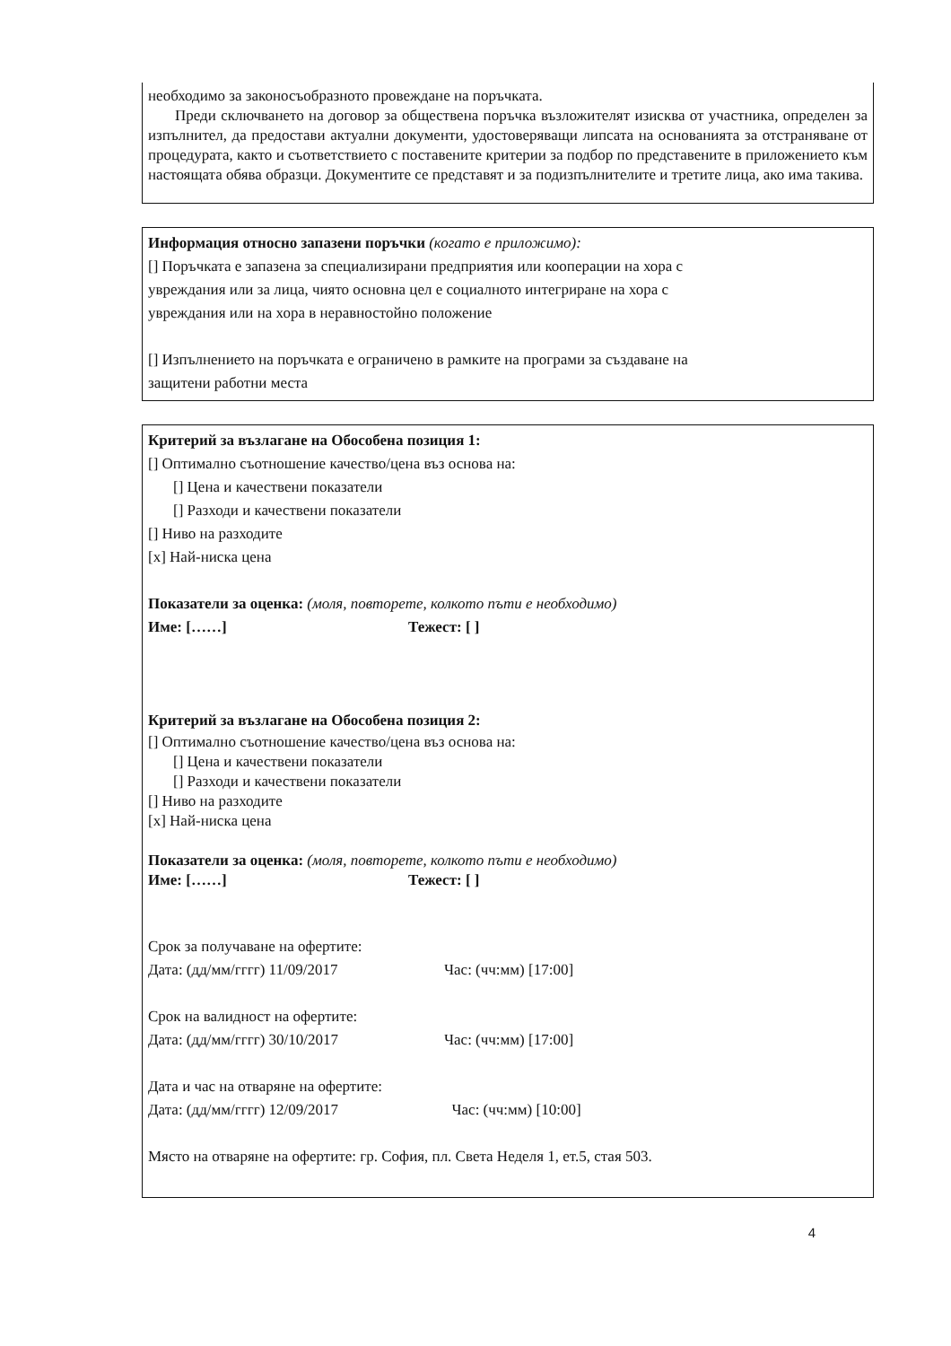необходимо за законосъобразното провеждане на поръчката.
Преди сключването на договор за обществена поръчка възложителят изисква от участника, определен за изпълнител, да предостави актуални документи, удостоверяващи липсата на основанията за отстраняване от процедурата, както и съответствието с поставените критерии за подбор по представените в приложението към настоящата обява образци. Документите се представят и за подизпълнителите и третите лица, ако има такива.
Информация относно запазени поръчки (когато е приложимо):
[] Поръчката е запазена за специализирани предприятия или кооперации на хора с
увреждания или за лица, чиято основна цел е социалното интегриране на хора с
увреждания или на хора в неравностойно положение
[] Изпълнението на поръчката е ограничено в рамките на програми за създаване на
защитени работни места
Критерий за възлагане на Обособена позиция 1:
[] Оптимално съотношение качество/цена въз основа на:
[] Цена и качествени показатели
[] Разходи и качествени показатели
[] Ниво на разходите
[x] Най-ниска цена
Показатели за оценка: (моля, повторете, колкото пъти е необходимо)
Име: [……] Тежест: [ ]
Критерий за възлагане на Обособена позиция 2:
[] Оптимално съотношение качество/цена въз основа на:
[] Цена и качествени показатели
[] Разходи и качествени показатели
[] Ниво на разходите
[x] Най-ниска цена
Показатели за оценка: (моля, повторете, колкото пъти е необходимо)
Име: [……] Тежест: [ ]
Срок за получаване на офертите:
Дата: (дд/мм/гггг) 11/09/2017 Час: (чч:мм) [17:00]
Срок на валидност на офертите:
Дата: (дд/мм/гггг) 30/10/2017 Час: (чч:мм) [17:00]
Дата и час на отваряне на офертите:
Дата: (дд/мм/гггг) 12/09/2017 Час: (чч:мм) [10:00]
Място на отваряне на офертите: гр. София, пл. Света Неделя 1, ет.5, стая 503.
4